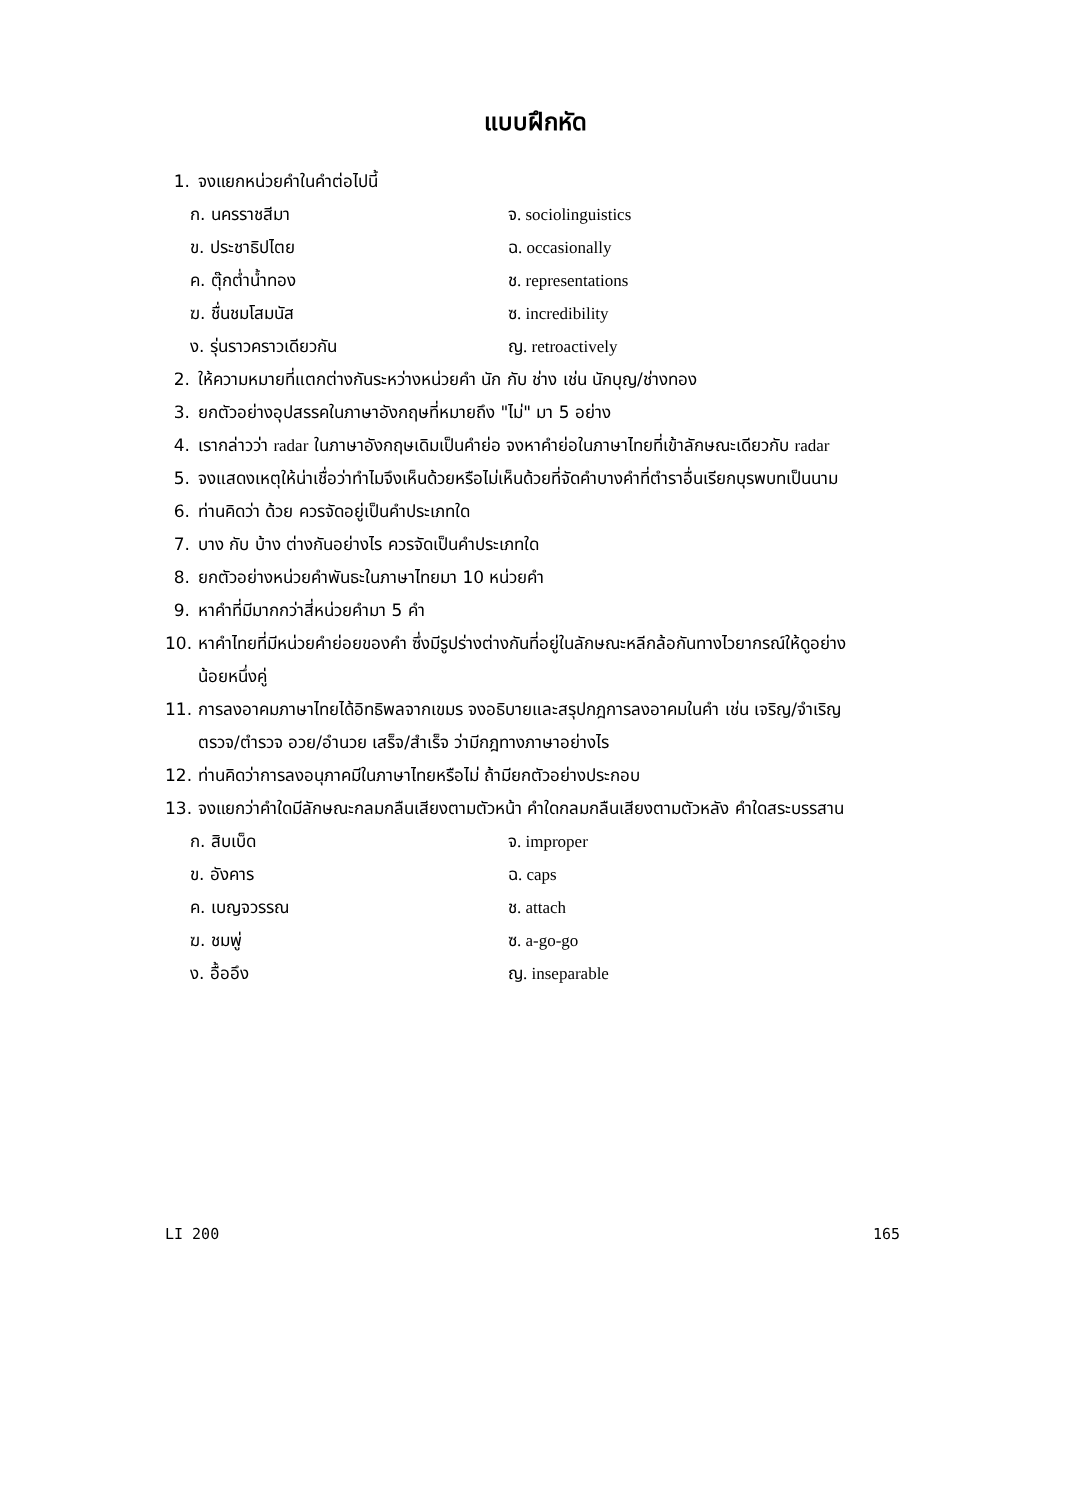แบบฝึกหัด
1. จงแยกหน่วยคำในคำต่อไปนี้
ก. นครราชสีมา จ. sociolinguistics
ข. ประชาธิปไตย ฉ. occasionally
ค. ตุ๊กต่ำน้ำทอง ช. representations
ฆ. ชื่นชมโสมนัส ซ. incredibility
ง. รุ่นราวคราวเดียวกัน ญ. retroactively
2. ให้ความหมายที่แตกต่างกันระหว่างหน่วยคำ นัก กับ ช่าง เช่น นักบุญ/ช่างทอง
3. ยกตัวอย่างอุปสรรคในภาษาอังกฤษที่หมายถึง "ไม่" มา 5 อย่าง
4. เรากล่าวว่า radar ในภาษาอังกฤษเดิมเป็นคำย่อ จงหาคำย่อในภาษาไทยที่เข้าลักษณะเดียวกับ radar
5. จงแสดงเหตุให้น่าเชื่อว่าทำไมจึงเห็นด้วยหรือไม่เห็นด้วยที่จัดคำบางคำที่ตำราอื่นเรียกบุรพบทเป็นนาม
6. ท่านคิดว่า ด้วย ควรจัดอยู่เป็นคำประเภทใด
7. บาง กับ บ้าง ต่างกันอย่างไร ควรจัดเป็นคำประเภทใด
8. ยกตัวอย่างหน่วยคำพันธะในภาษาไทยมา 10 หน่วยคำ
9. หาคำที่มีมากกว่าสี่หน่วยคำมา 5 คำ
10. หาคำไทยที่มีหน่วยคำย่อยของคำ ซึ่งมีรูปร่างต่างกันที่อยู่ในลักษณะหลีกล้อกันทางไวยากรณ์ให้ดูอย่างน้อยหนึ่งคู่
11. การลงอาคมภาษาไทยได้อิทธิพลจากเขมร จงอธิบายและสรุปกฎการลงอาคมในคำ เช่น เจริญ/จำเริญ ตรวจ/ตำรวจ อวย/อำนวย เสร็จ/สำเร็จ ว่ามีกฎทางภาษาอย่างไร
12. ท่านคิดว่าการลงอนุภาคมีในภาษาไทยหรือไม่ ถ้ามียกตัวอย่างประกอบ
13. จงแยกว่าคำใดมีลักษณะกลมกลืนเสียงตามตัวหน้า คำใดกลมกลืนเสียงตามตัวหลัง คำใดสระบรรสาน
ก. สิบเบ็ด จ. improper
ข. อังคาร ฉ. caps
ค. เบญจวรรณ ช. attach
ฆ. ชมพู่ ซ. a-go-go
ง. อื้ออึง ญ. inseparable
LI 200 165